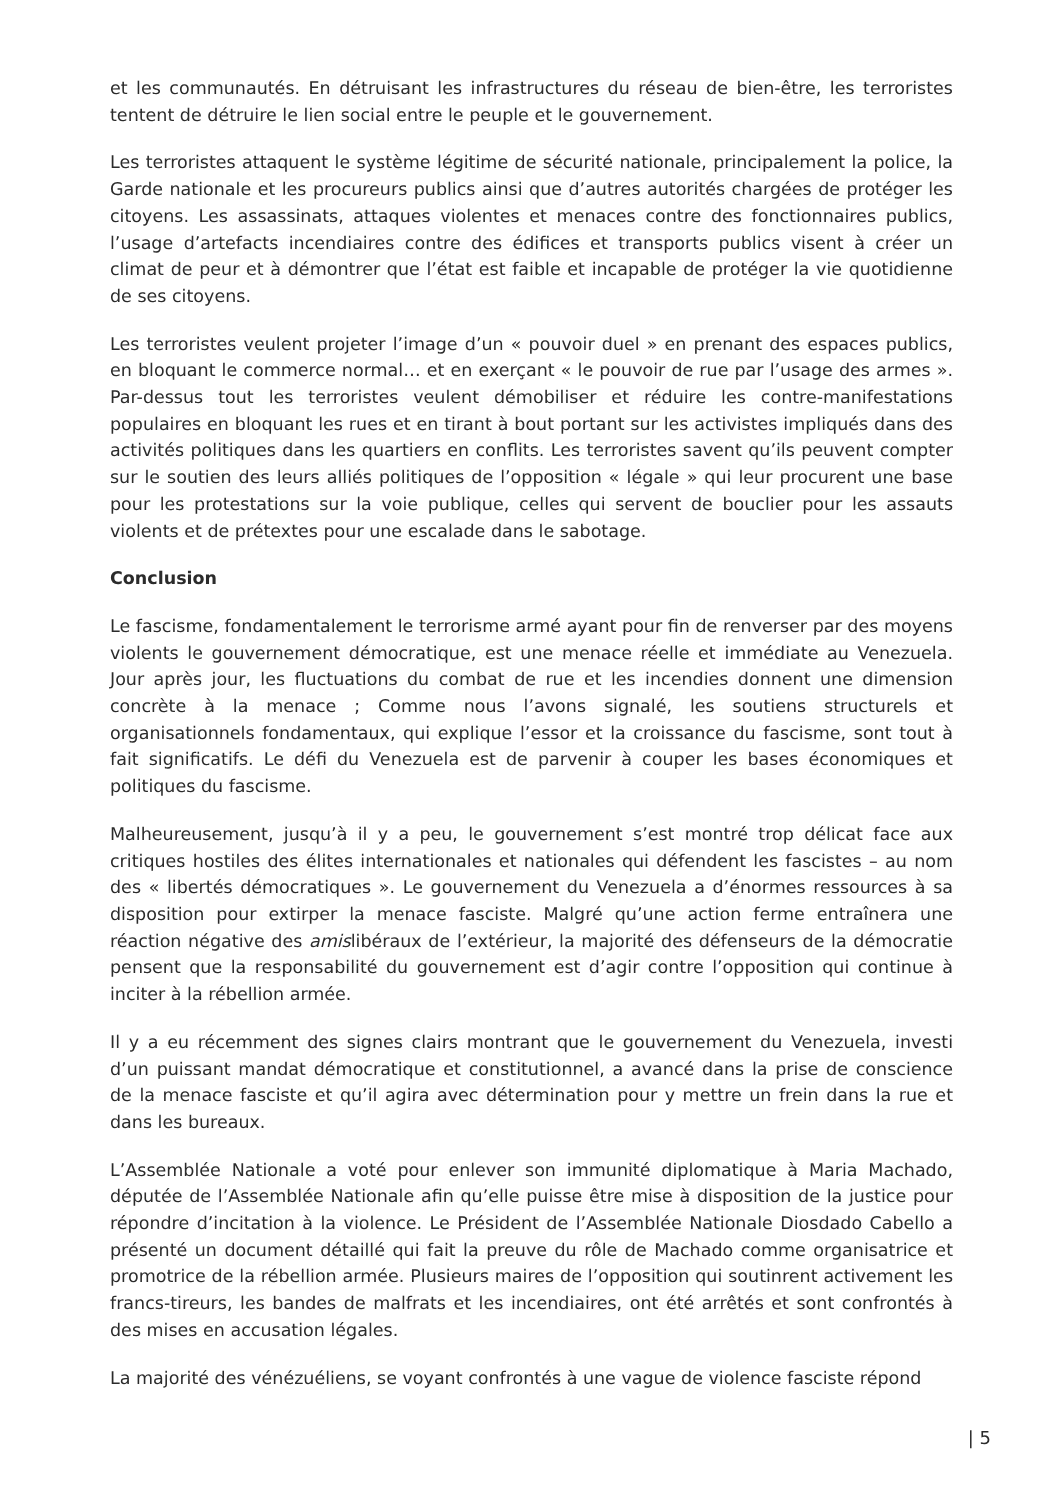et les communautés. En détruisant les infrastructures du réseau de bien-être, les terroristes tentent de détruire le lien social entre le peuple et le gouvernement.
Les terroristes attaquent le système légitime de sécurité nationale, principalement la police, la Garde nationale et les procureurs publics ainsi que d’autres autorités chargées de protéger les citoyens. Les assassinats, attaques violentes et menaces contre des fonctionnaires publics, l’usage d’artefacts incendiaires contre des édifices et transports publics visent à créer un climat de peur et à démontrer que l’état est faible et incapable de protéger la vie quotidienne de ses citoyens.
Les terroristes veulent projeter l’image d’un « pouvoir duel » en prenant des espaces publics, en bloquant le commerce normal… et en exerçant « le pouvoir de rue par l’usage des armes ». Par-dessus tout les terroristes veulent démobiliser et réduire les contre-manifestations populaires en bloquant les rues et en tirant à bout portant sur les activistes impliqués dans des activités politiques dans les quartiers en conflits. Les terroristes savent qu’ils peuvent compter sur le soutien des leurs alliés politiques de l’opposition « légale » qui leur procurent une base pour les protestations sur la voie publique, celles qui servent de bouclier pour les assauts violents et de prétextes pour une escalade dans le sabotage.
Conclusion
Le fascisme, fondamentalement le terrorisme armé ayant pour fin de renverser par des moyens violents le gouvernement démocratique, est une menace réelle et immédiate au Venezuela. Jour après jour, les fluctuations du combat de rue et les incendies donnent une dimension concrète à la menace ; Comme nous l’avons signalé, les soutiens structurels et organisationnels fondamentaux, qui explique l’essor et la croissance du fascisme, sont tout à fait significatifs. Le défi du Venezuela est de parvenir à couper les bases économiques et politiques du fascisme.
Malheureusement, jusqu’à il y a peu, le gouvernement s’est montré trop délicat face aux critiques hostiles des élites internationales et nationales qui défendent les fascistes – au nom des « libertés démocratiques ». Le gouvernement du Venezuela a d’énormes ressources à sa disposition pour extirper la menace fasciste. Malgré qu’une action ferme entraînera une réaction négative des amislibéraux de l’extérieur, la majorité des défenseurs de la démocratie pensent que la responsabilité du gouvernement est d’agir contre l’opposition qui continue à inciter à la rébellion armée.
Il y a eu récemment des signes clairs montrant que le gouvernement du Venezuela, investi d’un puissant mandat démocratique et constitutionnel, a avancé dans la prise de conscience de la menace fasciste et qu’il agira avec détermination pour y mettre un frein dans la rue et dans les bureaux.
L’Assemblée Nationale a voté pour enlever son immunité diplomatique à Maria Machado, députée de l’Assemblée Nationale afin qu’elle puisse être mise à disposition de la justice pour répondre d’incitation à la violence. Le Président de l’Assemblée Nationale Diosdado Cabello a présenté un document détaillé qui fait la preuve du rôle de Machado comme organisatrice et promotrice de la rébellion armée. Plusieurs maires de l’opposition qui soutinrent activement les francs-tireurs, les bandes de malfrats et les incendiaires, ont été arrêtés et sont confrontés à des mises en accusation légales.
La majorité des vénézuéliens, se voyant confrontés à une vague de violence fasciste répond
| 5